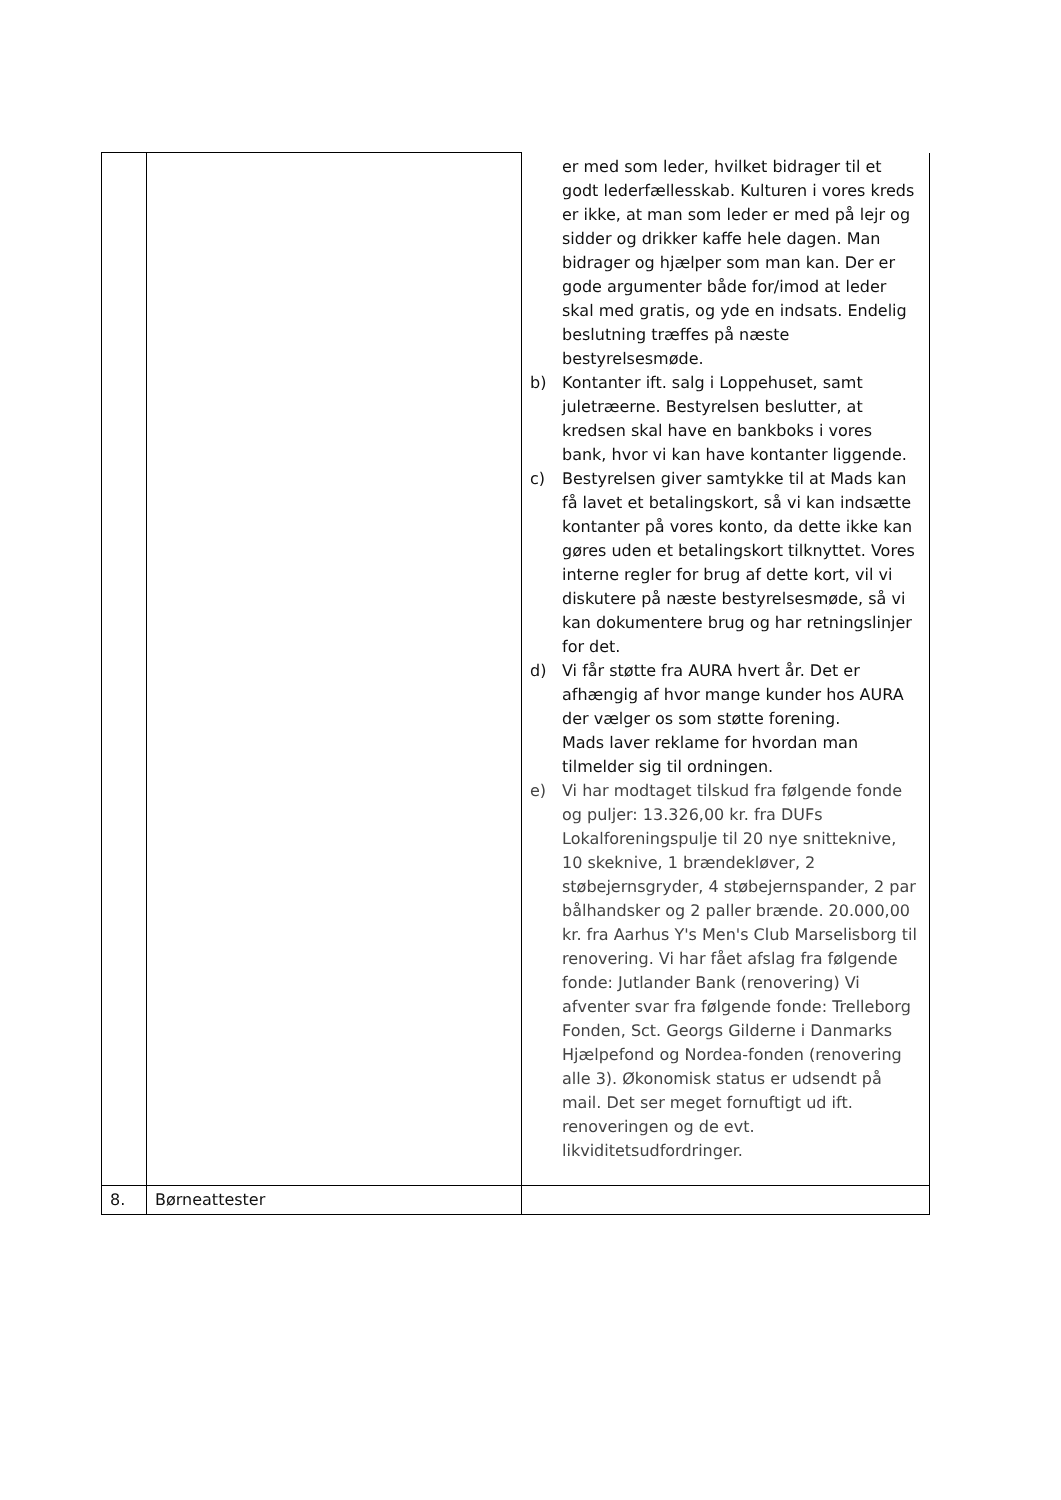| | | er med som leder, hvilket bidrager til et godt lederfællesskab. Kulturen i vores kreds er ikke, at man som leder er med på lejr og sidder og drikker kaffe hele dagen. Man bidrager og hjælper som man kan. Der er gode argumenter både for/imod at leder skal med gratis, og yde en indsats. Endelig beslutning træffes på næste bestyrelsesmøde. b) Kontanter ift. salg i Loppehuset, samt juletræerne. Bestyrelsen beslutter, at kredsen skal have en bankboks i vores bank, hvor vi kan have kontanter liggende. c) Bestyrelsen giver samtykke til at Mads kan få lavet et betalingskort, så vi kan indsætte kontanter på vores konto, da dette ikke kan gøres uden et betalingskort tilknyttet. Vores interne regler for brug af dette kort, vil vi diskutere på næste bestyrelsesmøde, så vi kan dokumentere brug og har retningslinjer for det. d) Vi får støtte fra AURA hvert år. Det er afhængig af hvor mange kunder hos AURA der vælger os som støtte forening. Mads laver reklame for hvordan man tilmelder sig til ordningen. e) Vi har modtaget tilskud fra følgende fonde og puljer: 13.326,00 kr. fra DUFs Lokalforeningspulje til 20 nye snitteknive, 10 skeknive, 1 brændekløver, 2 støbejernsgryder, 4 støbejernspander, 2 par bålhandsker og 2 paller brænde. 20.000,00 kr. fra Aarhus Y's Men's Club Marselisborg til renovering. Vi har fået afslag fra følgende fonde: Jutlander Bank (renovering) Vi afventer svar fra følgende fonde: Trelleborg Fonden, Sct. Georgs Gilderne i Danmarks Hjælpefond og Nordea-fonden (renovering alle 3). Økonomisk status er udsendt på mail. Det ser meget fornuftigt ud ift. renoveringen og de evt. likviditetsudfordringer. |
| 8. | Børneattester | |